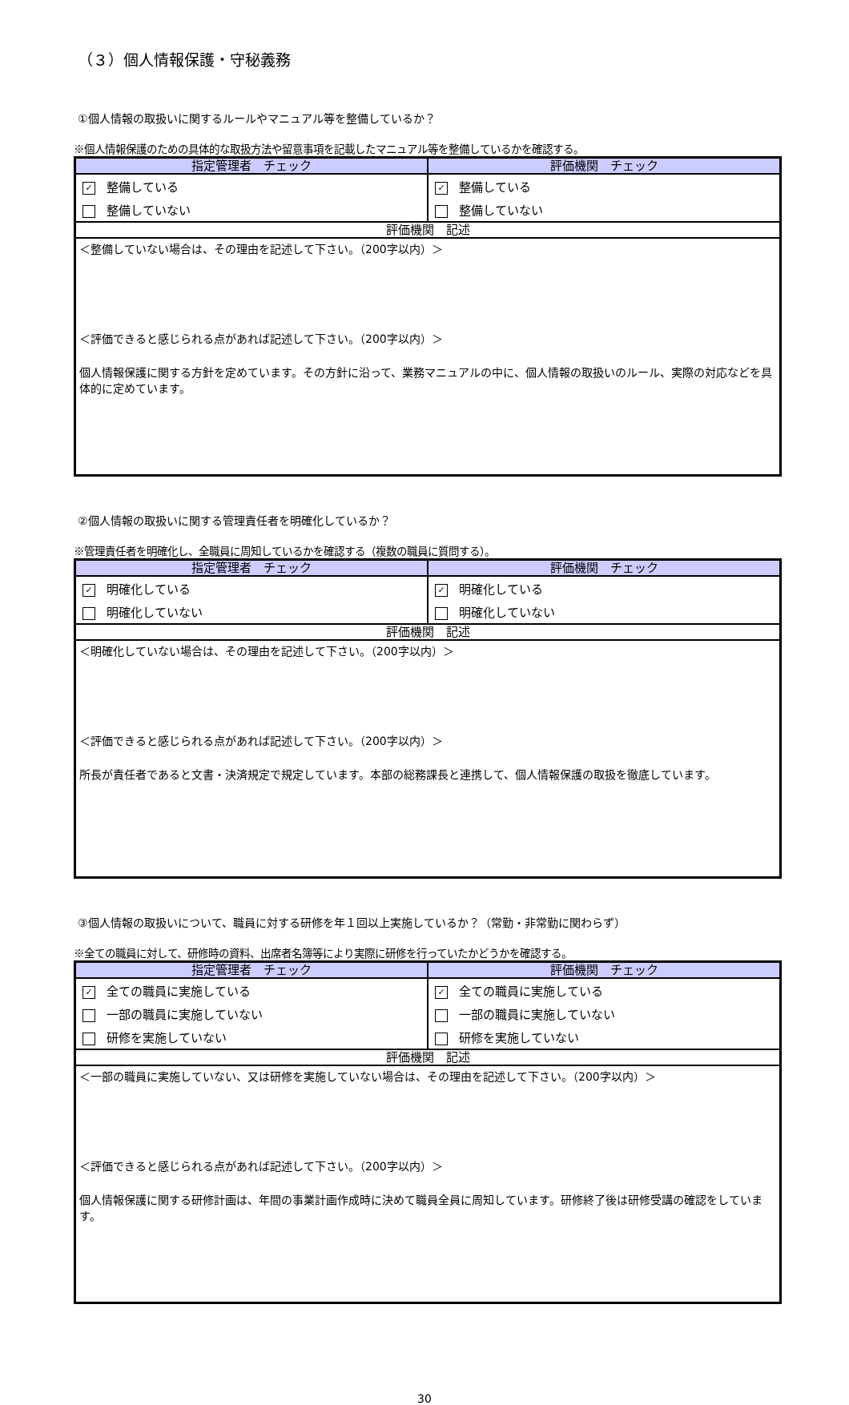（３）個人情報保護・守秘義務
①個人情報の取扱いに関するルールやマニュアル等を整備しているか？
※個人情報保護のための具体的な取扱方法や留意事項を記載したマニュアル等を整備しているかを確認する。
| 指定管理者 チェック | 評価機関 チェック |
| --- | --- |
| ✓ 整備している | ✓ 整備している |
| 整備していない | 整備していない |
| 評価機関 記述 | |
| ＜整備していない場合は、その理由を記述して下さい。（200字以内）＞ ＜評価できると感じられる点があれば記述して下さい。（200字以内）＞ 個人情報保護に関する方針を定めています。その方針に沿って、業務マニュアルの中に、個人情報の取扱いのルール、実際の対応などを具体的に定めています。 | |
②個人情報の取扱いに関する管理責任者を明確化しているか？
※管理責任者を明確化し、全職員に周知しているかを確認する（複数の職員に質問する）。
| 指定管理者 チェック | 評価機関 チェック |
| --- | --- |
| ✓ 明確化している | ✓ 明確化している |
| 明確化していない | 明確化していない |
| 評価機関 記述 | |
| ＜明確化していない場合は、その理由を記述して下さい。（200字以内）＞ ＜評価できると感じられる点があれば記述して下さい。（200字以内）＞ 所長が責任者であると文書・決済規定で規定しています。本部の総務課長と連携して、個人情報保護の取扱を徹底しています。 | |
③個人情報の取扱いについて、職員に対する研修を年１回以上実施しているか？（常勤・非常勤に関わらず）
※全ての職員に対して、研修時の資料、出席者名簿等により実際に研修を行っていたかどうかを確認する。
| 指定管理者 チェック | 評価機関 チェック |
| --- | --- |
| ✓ 全ての職員に実施している | ✓ 全ての職員に実施している |
| 一部の職員に実施していない | 一部の職員に実施していない |
| 研修を実施していない | 研修を実施していない |
| 評価機関 記述 | |
| ＜一部の職員に実施していない、又は研修を実施していない場合は、その理由を記述して下さい。（200字以内）＞ ＜評価できると感じられる点があれば記述して下さい。（200字以内）＞ 個人情報保護に関する研修計画は、年間の事業計画作成時に決めて職員全員に周知しています。研修終了後は研修受講の確認をしています。 | |
30